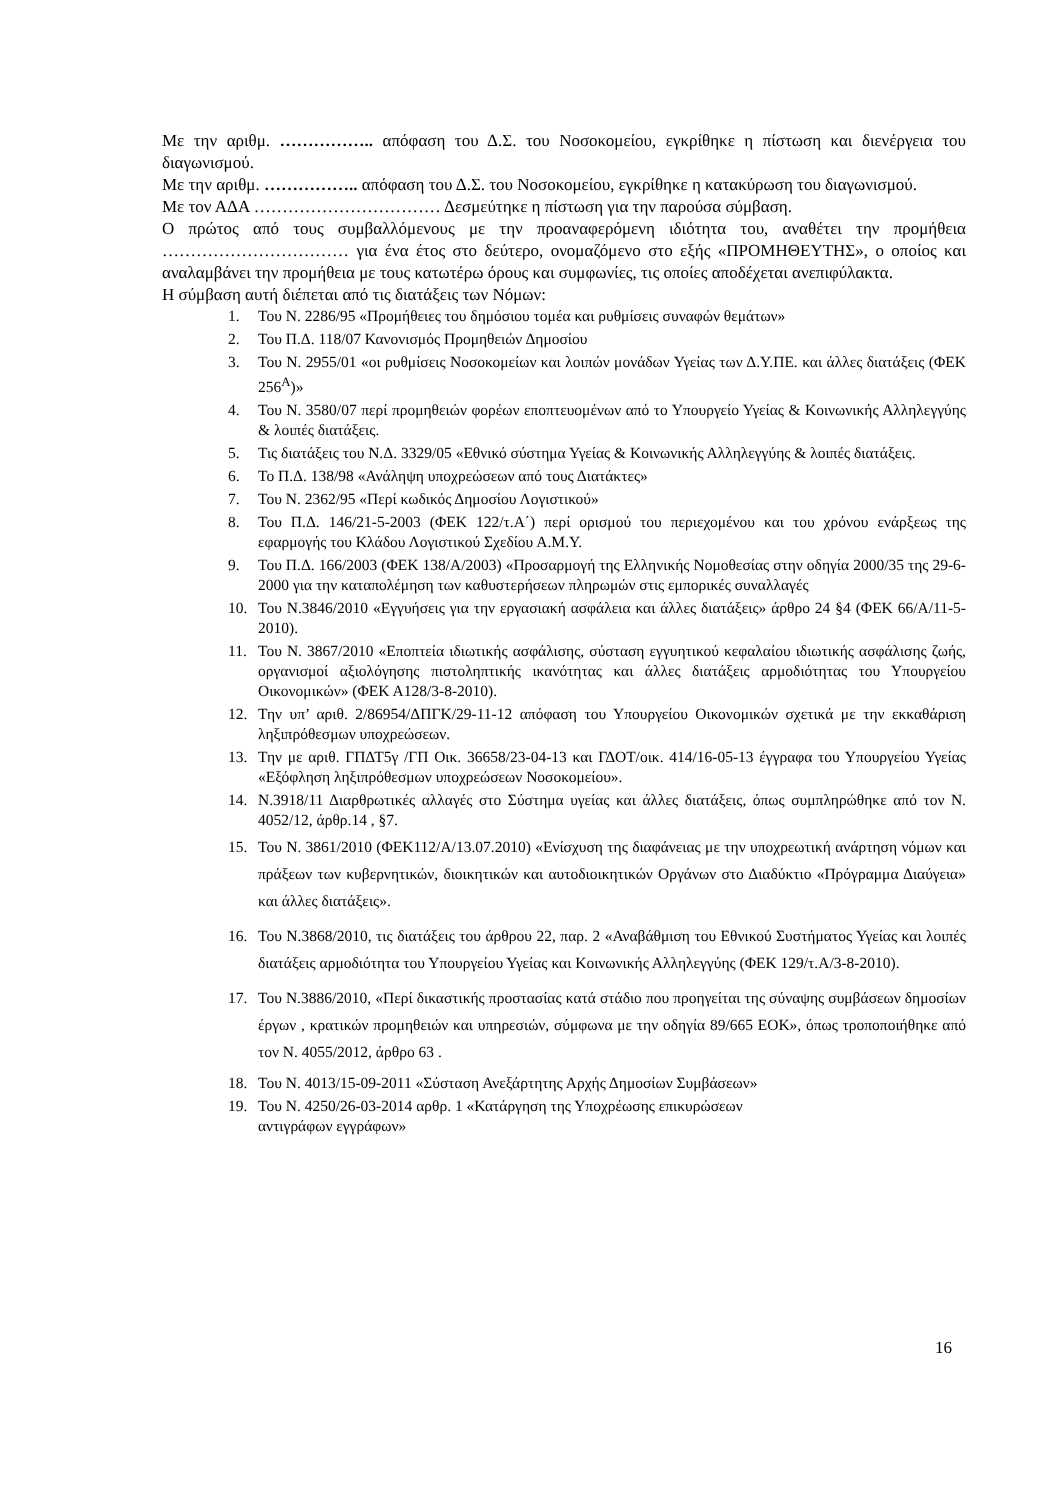Με την αριθμ. …………….. απόφαση του Δ.Σ. του Νοσοκομείου, εγκρίθηκε η πίστωση και διενέργεια του διαγωνισμού.
Με την αριθμ. …………….. απόφαση του Δ.Σ. του Νοσοκομείου, εγκρίθηκε η κατακύρωση του διαγωνισμού.
Με τον ΑΔΑ …………………………… Δεσμεύτηκε η πίστωση για την παρούσα σύμβαση.
Ο πρώτος από τους συμβαλλόμενους με την προαναφερόμενη ιδιότητα του, αναθέτει την προμήθεια …………………………… για ένα έτος στο δεύτερο, ονομαζόμενο στο εξής «ΠΡΟΜΗΘΕΥΤΗΣ», ο οποίος και αναλαμβάνει την προμήθεια με τους κατωτέρω όρους και συμφωνίες, τις οποίες αποδέχεται ανεπιφύλακτα.
Η σύμβαση αυτή διέπεται από τις διατάξεις των Νόμων:
1. Του Ν. 2286/95 «Προμήθειες του δημόσιου τομέα και ρυθμίσεις συναφών θεμάτων»
2. Του Π.Δ. 118/07 Κανονισμός Προμηθειών Δημοσίου
3. Του Ν. 2955/01 «οι ρυθμίσεις Νοσοκομείων και λοιπών μονάδων Υγείας των Δ.Υ.ΠΕ. και άλλες διατάξεις (ΦΕΚ 256<sup>Α</sup>)»
4. Του Ν. 3580/07 περί προμηθειών φορέων εποπτευομένων από το Υπουργείο Υγείας & Κοινωνικής Αλληλεγγύης & λοιπές διατάξεις.
5. Τις διατάξεις του Ν.Δ. 3329/05 «Εθνικό σύστημα Υγείας & Κοινωνικής Αλληλεγγύης & λοιπές διατάξεις.
6. Το Π.Δ. 138/98 «Ανάληψη υποχρεώσεων από τους Διατάκτες»
7. Του Ν. 2362/95 «Περί κωδικός Δημοσίου Λογιστικού»
8. Του Π.Δ. 146/21-5-2003 (ΦΕΚ 122/τ.Α΄) περί ορισμού του περιεχομένου και του χρόνου ενάρξεως της εφαρμογής του Κλάδου Λογιστικού Σχεδίου Α.Μ.Υ.
9. Του Π.Δ. 166/2003 (ΦΕΚ 138/Α/2003) «Προσαρμογή της Ελληνικής Νομοθεσίας στην οδηγία 2000/35 της 29-6-2000 για την καταπολέμηση των καθυστερήσεων πληρωμών στις εμπορικές συναλλαγές
10. Του Ν.3846/2010 «Εγγυήσεις για την εργασιακή ασφάλεια και άλλες διατάξεις» άρθρο 24 §4 (ΦΕΚ 66/Α/11-5-2010).
11. Του Ν. 3867/2010 «Εποπτεία ιδιωτικής ασφάλισης, σύσταση εγγυητικού κεφαλαίου ιδιωτικής ασφάλισης ζωής, οργανισμοί αξιολόγησης πιστοληπτικής ικανότητας και άλλες διατάξεις αρμοδιότητας του Υπουργείου Οικονομικών» (ΦΕΚ Α128/3-8-2010).
12. Την υπ’ αριθ. 2/86954/ΔΠΓΚ/29-11-12 απόφαση του Υπουργείου Οικονομικών σχετικά με την εκκαθάριση ληξιπρόθεσμων υποχρεώσεων.
13. Την με αριθ. ΓΠΔΤ5γ /ΓΠ Οικ. 36658/23-04-13 και ΓΔΟΤ/οικ. 414/16-05-13 έγγραφα του Υπουργείου Υγείας «Εξόφληση ληξιπρόθεσμων υποχρεώσεων Νοσοκομείου».
14. Ν.3918/11 Διαρθρωτικές αλλαγές στο Σύστημα υγείας και άλλες διατάξεις, όπως συμπληρώθηκε από τον Ν. 4052/12, άρθρ.14 , §7.
15. Του Ν. 3861/2010 (ΦΕΚ112/Α/13.07.2010) «Ενίσχυση της διαφάνειας με την υποχρεωτική ανάρτηση νόμων και πράξεων των κυβερνητικών, διοικητικών και αυτοδιοικητικών Οργάνων στο Διαδύκτιο «Πρόγραμμα Διαύγεια» και άλλες διατάξεις».
16. Του Ν.3868/2010, τις διατάξεις του άρθρου 22, παρ. 2 «Αναβάθμιση του Εθνικού Συστήματος Υγείας και λοιπές διατάξεις αρμοδιότητα του Υπουργείου Υγείας και Κοινωνικής Αλληλεγγύης (ΦΕΚ 129/τ.Α/3-8-2010).
17. Του Ν.3886/2010, «Περί δικαστικής προστασίας κατά στάδιο που προηγείται της σύναψης συμβάσεων δημοσίων έργων , κρατικών προμηθειών και υπηρεσιών, σύμφωνα με την οδηγία 89/665 ΕΟΚ», όπως τροποποιήθηκε από τον Ν. 4055/2012, άρθρο 63 .
18. Του Ν. 4013/15-09-2011 «Σύσταση Ανεξάρτητης Αρχής Δημοσίων Συμβάσεων»
19. Του Ν. 4250/26-03-2014 αρθρ. 1 «Κατάργηση της Υποχρέωσης επικυρώσεων
αντιγράφων εγγράφων»
16